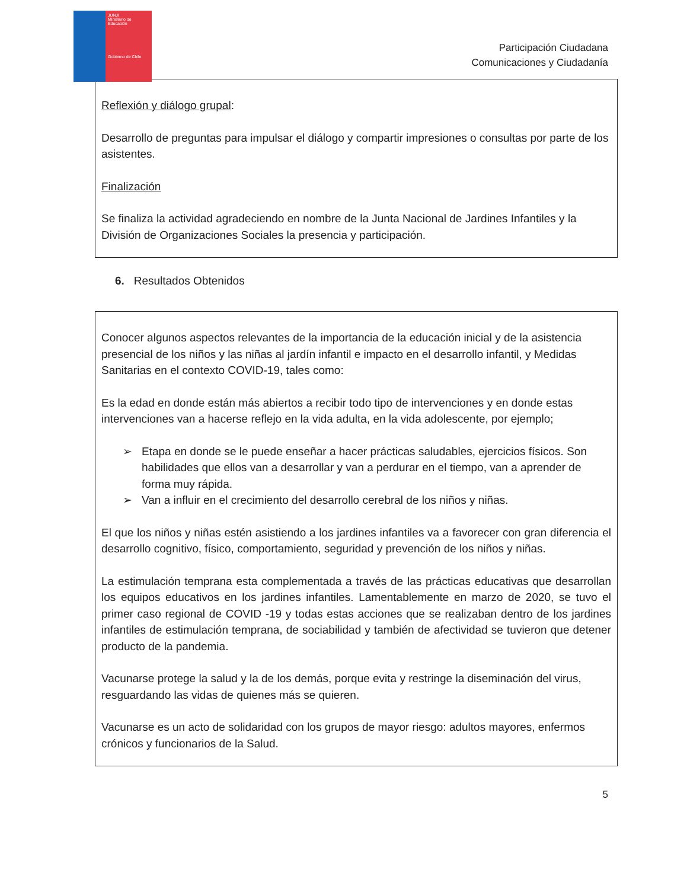JUNJI
Ministerio de Educación
Gobierno de Chile
Participación Ciudadana
Comunicaciones y Ciudadanía
Reflexión y diálogo grupal:
Desarrollo de preguntas para impulsar el diálogo y compartir impresiones o consultas por parte de los asistentes.
Finalización
Se finaliza la actividad agradeciendo en nombre de la Junta Nacional de Jardines Infantiles y la División de Organizaciones Sociales la presencia y participación.
6. Resultados Obtenidos
Conocer algunos aspectos relevantes de la importancia de la educación inicial y de la asistencia presencial de los niños y las niñas al jardín infantil e impacto en el desarrollo infantil, y Medidas Sanitarias en el contexto COVID-19, tales como:
Es la edad en donde están más abiertos a recibir todo tipo de intervenciones y en donde estas intervenciones van a hacerse reflejo en la vida adulta, en la vida adolescente, por ejemplo;
➢ Etapa en donde se le puede enseñar a hacer prácticas saludables, ejercicios físicos. Son habilidades que ellos van a desarrollar y van a perdurar en el tiempo, van a aprender de forma muy rápida.
➢ Van a influir en el crecimiento del desarrollo cerebral de los niños y niñas.
El que los niños y niñas estén asistiendo a los jardines infantiles va a favorecer con gran diferencia el desarrollo cognitivo, físico, comportamiento, seguridad y prevención de los niños y niñas.
La estimulación temprana esta complementada a través de las prácticas educativas que desarrollan los equipos educativos en los jardines infantiles. Lamentablemente en marzo de 2020, se tuvo el primer caso regional de COVID -19 y todas estas acciones que se realizaban dentro de los jardines infantiles de estimulación temprana, de sociabilidad y también de afectividad se tuvieron que detener producto de la pandemia.
Vacunarse protege la salud y la de los demás, porque evita y restringe la diseminación del virus, resguardando las vidas de quienes más se quieren.
Vacunarse es un acto de solidaridad con los grupos de mayor riesgo: adultos mayores, enfermos crónicos y funcionarios de la Salud.
5